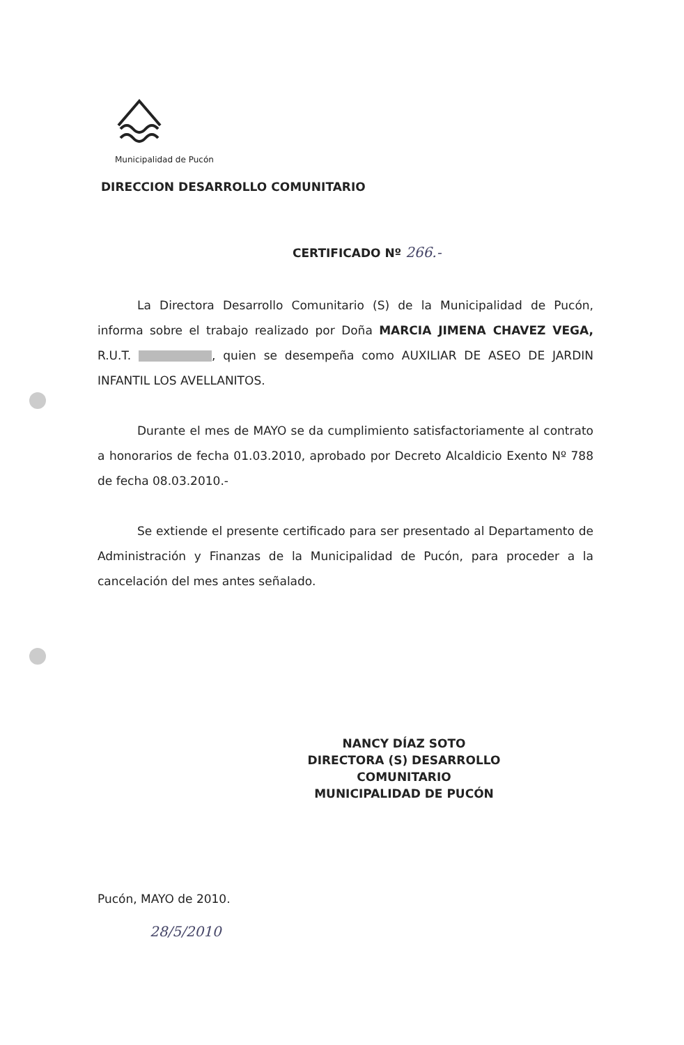Municipalidad de Pucón
DIRECCION DESARROLLO COMUNITARIO
CERTIFICADO Nº 266.-
La Directora Desarrollo Comunitario (S) de la Municipalidad de Pucón, informa sobre el trabajo realizado por Doña MARCIA JIMENA CHAVEZ VEGA, R.U.T. , quien se desempeña como AUXILIAR DE ASEO DE JARDIN INFANTIL LOS AVELLANITOS.
Durante el mes de MAYO se da cumplimiento satisfactoriamente al contrato a honorarios de fecha 01.03.2010, aprobado por Decreto Alcaldicio Exento Nº 788 de fecha 08.03.2010.-
Se extiende el presente certificado para ser presentado al Departamento de Administración y Finanzas de la Municipalidad de Pucón, para proceder a la cancelación del mes antes señalado.
NANCY DÍAZ SOTO
DIRECTORA (S) DESARROLLO COMUNITARIO
MUNICIPALIDAD DE PUCÓN
Pucón, MAYO de 2010.
28/5/2010